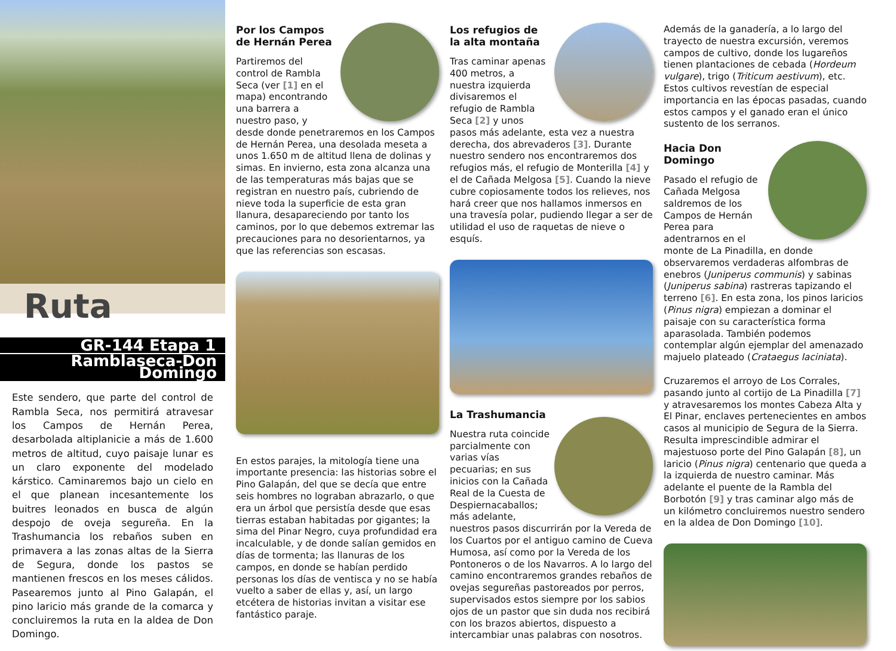Ruta
GR-144 Etapa 1
Ramblaseca-Don Domingo
Este sendero, que parte del control de Rambla Seca, nos permitirá atravesar los Campos de Hernán Perea, desarbolada altiplanicie a más de 1.600 metros de altitud, cuyo paisaje lunar es un claro exponente del modelado kárstico. Caminaremos bajo un cielo en el que planean incesantemente los buitres leonados en busca de algún despojo de oveja segureña. En la Trashumancia los rebaños suben en primavera a las zonas altas de la Sierra de Segura, donde los pastos se mantienen frescos en los meses cálidos. Pasearemos junto al Pino Galapán, el pino laricio más grande de la comarca y concluiremos la ruta en la aldea de Don Domingo.
Por los Campos de Hernán Perea
Partiremos del control de Rambla Seca (ver [1] en el mapa) encontrando una barrera a nuestro paso, y desde donde penetraremos en los Campos de Hernán Perea, una desolada meseta a unos 1.650 m de altitud llena de dolinas y simas. En invierno, esta zona alcanza una de las temperaturas más bajas que se registran en nuestro país, cubriendo de nieve toda la superficie de esta gran llanura, desapareciendo por tanto los caminos, por lo que debemos extremar las precauciones para no desorientarnos, ya que las referencias son escasas.
En estos parajes, la mitología tiene una importante presencia: las historias sobre el Pino Galapán, del que se decía que entre seis hombres no lograban abrazarlo, o que era un árbol que persistía desde que esas tierras estaban habitadas por gigantes; la sima del Pinar Negro, cuya profundidad era incalculable, y de donde salían gemidos en días de tormenta; las llanuras de los campos, en donde se habían perdido personas los días de ventisca y no se había vuelto a saber de ellas y, así, un largo etcétera de historias invitan a visitar ese fantástico paraje.
Los refugios de la alta montaña
Tras caminar apenas 400 metros, a nuestra izquierda divisaremos el refugio de Rambla Seca [2] y unos pasos más adelante, esta vez a nuestra derecha, dos abrevaderos [3]. Durante nuestro sendero nos encontraremos dos refugios más, el refugio de Monterilla [4] y el de Cañada Melgosa [5]. Cuando la nieve cubre copiosamente todos los relieves, nos hará creer que nos hallamos inmersos en una travesía polar, pudiendo llegar a ser de utilidad el uso de raquetas de nieve o esquís.
La Trashumancia
Nuestra ruta coincide parcialmente con varias vías pecuarias; en sus inicios con la Cañada Real de la Cuesta de Despiernacaballos; más adelante, nuestros pasos discurrirán por la Vereda de los Cuartos por el antiguo camino de Cueva Humosa, así como por la Vereda de los Pontoneros o de los Navarros. A lo largo del camino encontraremos grandes rebaños de ovejas segureñas pastoreados por perros, supervisados estos siempre por los sabios ojos de un pastor que sin duda nos recibirá con los brazos abiertos, dispuesto a intercambiar unas palabras con nosotros.
Además de la ganadería, a lo largo del trayecto de nuestra excursión, veremos campos de cultivo, donde los lugareños tienen plantaciones de cebada (Hordeum vulgare), trigo (Triticum aestivum), etc. Estos cultivos revestían de especial importancia en las épocas pasadas, cuando estos campos y el ganado eran el único sustento de los serranos.
Hacia Don Domingo
Pasado el refugio de Cañada Melgosa saldremos de los Campos de Hernán Perea para adentrarnos en el monte de La Pinadilla, en donde observaremos verdaderas alfombras de enebros (Juniperus communis) y sabinas (Juniperus sabina) rastreras tapizando el terreno [6]. En esta zona, los pinos laricios (Pinus nigra) empiezan a dominar el paisaje con su característica forma aparasolada. También podemos contemplar algún ejemplar del amenazado majuelo plateado (Crataegus laciniata).
Cruzaremos el arroyo de Los Corrales, pasando junto al cortijo de La Pinadilla [7] y atravesaremos los montes Cabeza Alta y El Pinar, enclaves pertenecientes en ambos casos al municipio de Segura de la Sierra. Resulta imprescindible admirar el majestuoso porte del Pino Galapán [8], un laricio (Pinus nigra) centenario que queda a la izquierda de nuestro caminar. Más adelante el puente de la Rambla del Borbotón [9] y tras caminar algo más de un kilómetro concluiremos nuestro sendero en la aldea de Don Domingo [10].